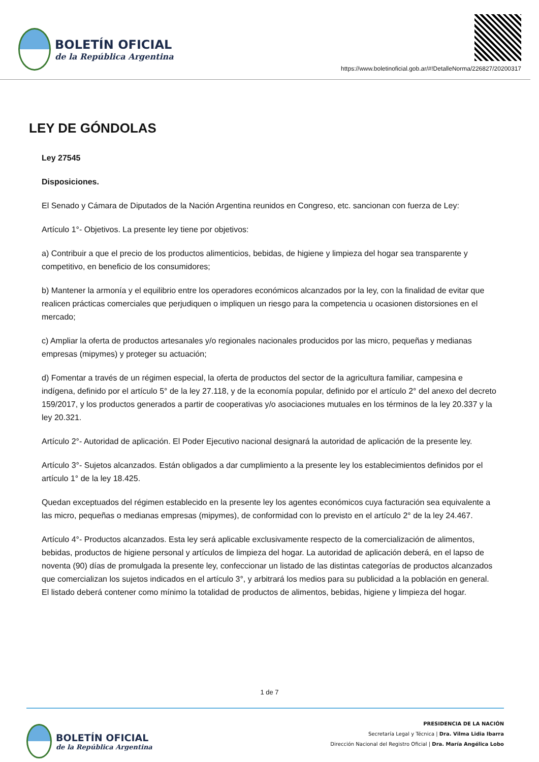BOLETÍN OFICIAL
de la República Argentina
https://www.boletinoficial.gob.ar/#!DetalleNorma/226827/20200317
LEY DE GÓNDOLAS
Ley 27545
Disposiciones.
El Senado y Cámara de Diputados de la Nación Argentina reunidos en Congreso, etc. sancionan con fuerza de Ley:
Artículo 1°- Objetivos. La presente ley tiene por objetivos:
a) Contribuir a que el precio de los productos alimenticios, bebidas, de higiene y limpieza del hogar sea transparente y competitivo, en beneficio de los consumidores;
b) Mantener la armonía y el equilibrio entre los operadores económicos alcanzados por la ley, con la finalidad de evitar que realicen prácticas comerciales que perjudiquen o impliquen un riesgo para la competencia u ocasionen distorsiones en el mercado;
c) Ampliar la oferta de productos artesanales y/o regionales nacionales producidos por las micro, pequeñas y medianas empresas (mipymes) y proteger su actuación;
d) Fomentar a través de un régimen especial, la oferta de productos del sector de la agricultura familiar, campesina e indígena, definido por el artículo 5° de la ley 27.118, y de la economía popular, definido por el artículo 2° del anexo del decreto 159/2017, y los productos generados a partir de cooperativas y/o asociaciones mutuales en los términos de la ley 20.337 y la ley 20.321.
Artículo 2°- Autoridad de aplicación. El Poder Ejecutivo nacional designará la autoridad de aplicación de la presente ley.
Artículo 3°- Sujetos alcanzados. Están obligados a dar cumplimiento a la presente ley los establecimientos definidos por el artículo 1° de la ley 18.425.
Quedan exceptuados del régimen establecido en la presente ley los agentes económicos cuya facturación sea equivalente a las micro, pequeñas o medianas empresas (mipymes), de conformidad con lo previsto en el artículo 2° de la ley 24.467.
Artículo 4°- Productos alcanzados. Esta ley será aplicable exclusivamente respecto de la comercialización de alimentos, bebidas, productos de higiene personal y artículos de limpieza del hogar. La autoridad de aplicación deberá, en el lapso de noventa (90) días de promulgada la presente ley, confeccionar un listado de las distintas categorías de productos alcanzados que comercializan los sujetos indicados en el artículo 3°, y arbitrará los medios para su publicidad a la población en general. El listado deberá contener como mínimo la totalidad de productos de alimentos, bebidas, higiene y limpieza del hogar.
1 de 7
BOLETÍN OFICIAL
de la República Argentina
PRESIDENCIA DE LA NACIÓN
Secretaría Legal y Técnica | Dra. Vilma Lidia Ibarra
Dirección Nacional del Registro Oficial | Dra. María Angélica Lobo